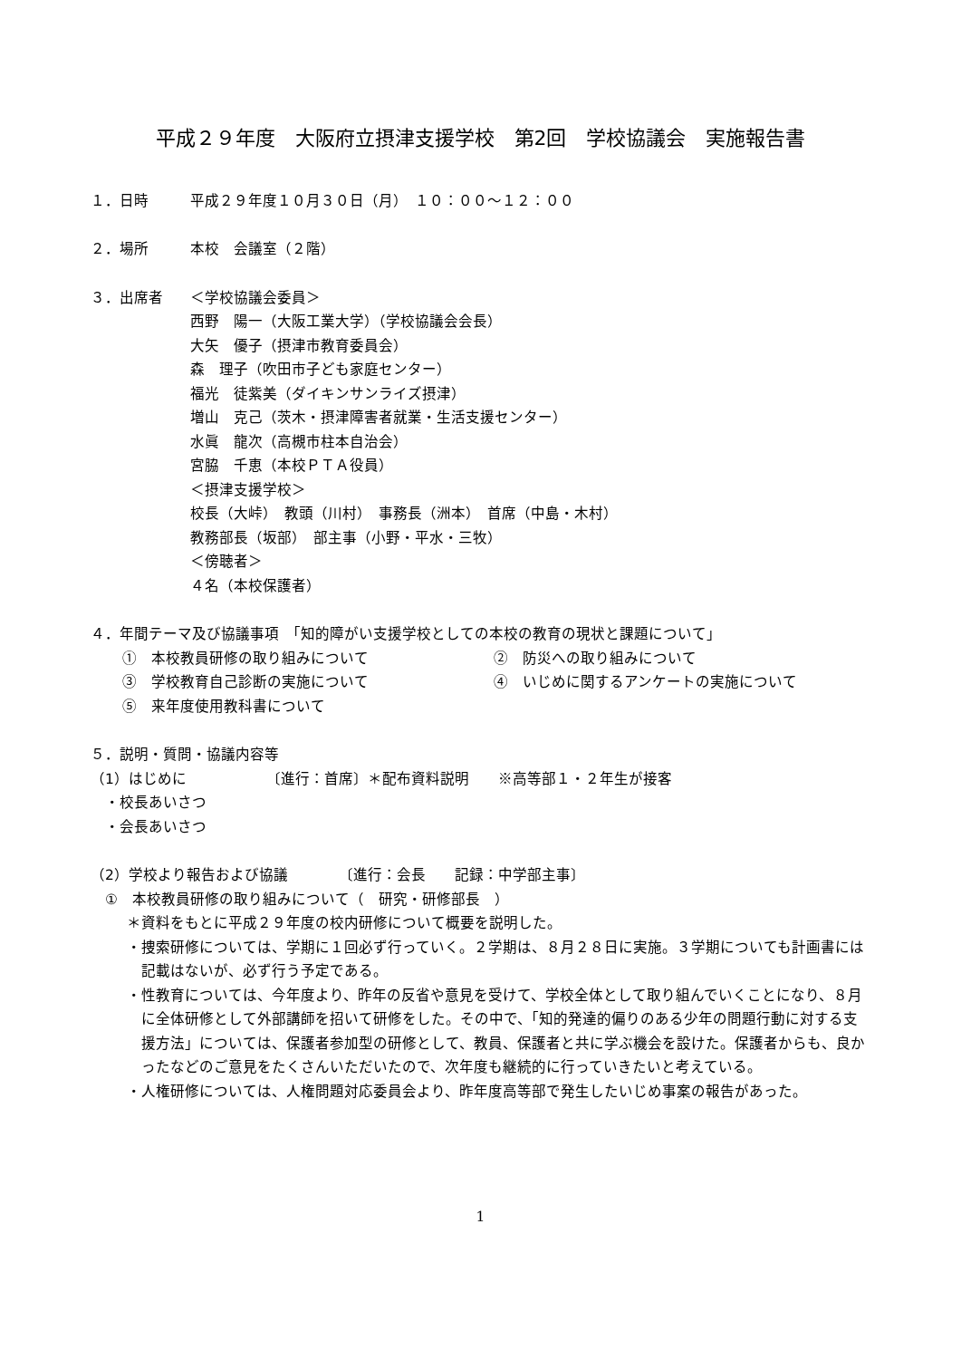平成２９年度　大阪府立摂津支援学校　第2回　学校協議会　実施報告書
１．日時 平成２９年度１０月３０日（月）　１０：００～１２：００
２．場所 本校　会議室（２階）
３．出席者 ＜学校協議会委員＞
西野　陽一（大阪工業大学）（学校協議会会長）
大矢　優子（摂津市教育委員会）
森　理子（吹田市子ども家庭センター）
福光　徒紫美（ダイキンサンライズ摂津）
増山　克己（茨木・摂津障害者就業・生活支援センター）
水眞　龍次（高槻市柱本自治会）
宮脇　千恵（本校ＰＴＡ役員）
＜摂津支援学校＞
校長（大峠）　教頭（川村）　事務長（洲本）　首席（中島・木村）
教務部長（坂部）　部主事（小野・平水・三牧）
＜傍聴者＞
４名（本校保護者）
４．年間テーマ及び協議事項　「知的障がい支援学校としての本校の教育の現状と課題について」
①　本校教員研修の取り組みについて ②　防災への取り組みについて
③　学校教育自己診断の実施について ④　いじめに関するアンケートの実施について
⑤　来年度使用教科書について
５．説明・質問・協議内容等
（1）はじめに　　　　　　〔進行：首席〕＊配布資料説明　　※高等部１・２年生が接客
　・校長あいさつ
　・会長あいさつ
（2）学校より報告および協議　　　　〔進行：会長　　記録：中学部主事〕
　①　本校教員研修の取り組みについて（　研究・研修部長　）
＊資料をもとに平成２９年度の校内研修について概要を説明した。
・捜索研修については、学期に１回必ず行っていく。２学期は、８月２８日に実施。３学期についても計画書には記載はないが、必ず行う予定である。
・性教育については、今年度より、昨年の反省や意見を受けて、学校全体として取り組んでいくことになり、８月に全体研修として外部講師を招いて研修をした。その中で、「知的発達的偏りのある少年の問題行動に対する支援方法」については、保護者参加型の研修として、教員、保護者と共に学ぶ機会を設けた。保護者からも、良かったなどのご意見をたくさんいただいたので、次年度も継続的に行っていきたいと考えている。
・人権研修については、人権問題対応委員会より、昨年度高等部で発生したいじめ事案の報告があった。
1